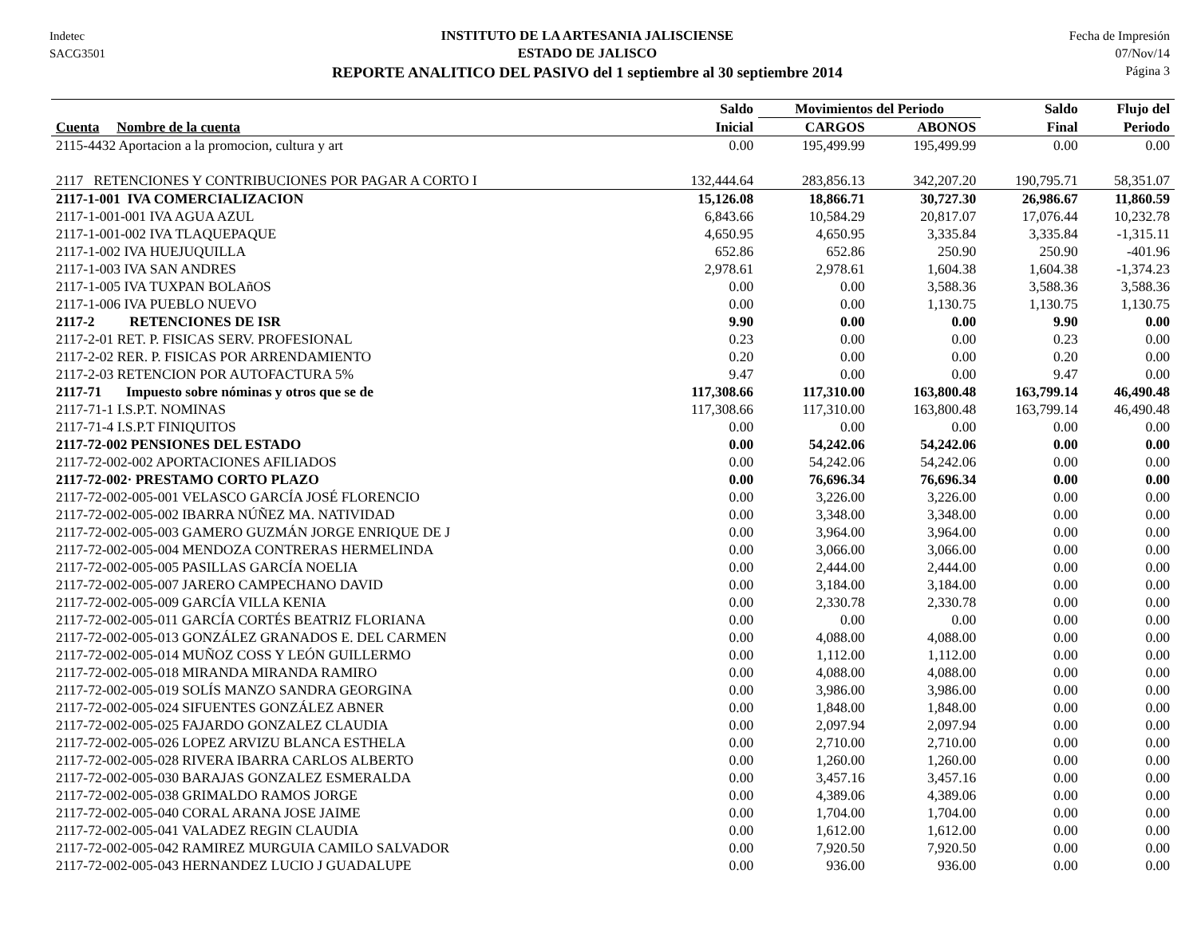Indetec
SACG3501
INSTITUTO DE LA ARTESANIA JALISCIENSE
ESTADO DE JALISCO
REPORTE ANALITICO DEL PASIVO del 1 septiembre al 30 septiembre 2014
Fecha de Impresión
07/Nov/14
Página 3
| | Saldo | Movimientos del Periodo | | Saldo | Flujo del |
| --- | --- | --- | --- | --- | --- |
| Cuenta Nombre de la cuenta | Inicial | CARGOS | ABONOS | Final | Periodo |
| 2115-4432 Aportacion a la promocion, cultura y art | 0.00 | 195,499.99 | 195,499.99 | 0.00 | 0.00 |
| 2117 RETENCIONES Y CONTRIBUCIONES POR PAGAR A CORTO I | 132,444.64 | 283,856.13 | 342,207.20 | 190,795.71 | 58,351.07 |
| 2117-1-001 IVA COMERCIALIZACION | 15,126.08 | 18,866.71 | 30,727.30 | 26,986.67 | 11,860.59 |
| 2117-1-001-001 IVA AGUA AZUL | 6,843.66 | 10,584.29 | 20,817.07 | 17,076.44 | 10,232.78 |
| 2117-1-001-002 IVA TLAQUEPAQUE | 4,650.95 | 4,650.95 | 3,335.84 | 3,335.84 | -1,315.11 |
| 2117-1-002 IVA HUEJUQUILLA | 652.86 | 652.86 | 250.90 | 250.90 | -401.96 |
| 2117-1-003 IVA SAN ANDRES | 2,978.61 | 2,978.61 | 1,604.38 | 1,604.38 | -1,374.23 |
| 2117-1-005 IVA TUXPAN BOLAñOS | 0.00 | 0.00 | 3,588.36 | 3,588.36 | 3,588.36 |
| 2117-1-006 IVA PUEBLO NUEVO | 0.00 | 0.00 | 1,130.75 | 1,130.75 | 1,130.75 |
| 2117-2 RETENCIONES DE ISR | 9.90 | 0.00 | 0.00 | 9.90 | 0.00 |
| 2117-2-01 RET. P. FISICAS SERV. PROFESIONAL | 0.23 | 0.00 | 0.00 | 0.23 | 0.00 |
| 2117-2-02 RER. P. FISICAS POR ARRENDAMIENTO | 0.20 | 0.00 | 0.00 | 0.20 | 0.00 |
| 2117-2-03 RETENCION POR AUTOFACTURA 5% | 9.47 | 0.00 | 0.00 | 9.47 | 0.00 |
| 2117-71 Impuesto sobre nóminas y otros que se de | 117,308.66 | 117,310.00 | 163,800.48 | 163,799.14 | 46,490.48 |
| 2117-71-1 I.S.P.T. NOMINAS | 117,308.66 | 117,310.00 | 163,800.48 | 163,799.14 | 46,490.48 |
| 2117-71-4 I.S.P.T FINIQUITOS | 0.00 | 0.00 | 0.00 | 0.00 | 0.00 |
| 2117-72-002 PENSIONES DEL ESTADO | 0.00 | 54,242.06 | 54,242.06 | 0.00 | 0.00 |
| 2117-72-002-002 APORTACIONES AFILIADOS | 0.00 | 54,242.06 | 54,242.06 | 0.00 | 0.00 |
| 2117-72-002· PRESTAMO CORTO PLAZO | 0.00 | 76,696.34 | 76,696.34 | 0.00 | 0.00 |
| 2117-72-002-005-001 VELASCO GARCÍA JOSÉ FLORENCIO | 0.00 | 3,226.00 | 3,226.00 | 0.00 | 0.00 |
| 2117-72-002-005-002 IBARRA NÚÑEZ MA. NATIVIDAD | 0.00 | 3,348.00 | 3,348.00 | 0.00 | 0.00 |
| 2117-72-002-005-003 GAMERO GUZMÁN JORGE ENRIQUE DE J | 0.00 | 3,964.00 | 3,964.00 | 0.00 | 0.00 |
| 2117-72-002-005-004 MENDOZA CONTRERAS HERMELINDA | 0.00 | 3,066.00 | 3,066.00 | 0.00 | 0.00 |
| 2117-72-002-005-005 PASILLAS GARCÍA NOELIA | 0.00 | 2,444.00 | 2,444.00 | 0.00 | 0.00 |
| 2117-72-002-005-007 JARERO CAMPECHANO DAVID | 0.00 | 3,184.00 | 3,184.00 | 0.00 | 0.00 |
| 2117-72-002-005-009 GARCÍA VILLA KENIA | 0.00 | 2,330.78 | 2,330.78 | 0.00 | 0.00 |
| 2117-72-002-005-011 GARCÍA CORTÉS BEATRIZ FLORIANA | 0.00 | 0.00 | 0.00 | 0.00 | 0.00 |
| 2117-72-002-005-013 GONZÁLEZ GRANADOS E. DEL CARMEN | 0.00 | 4,088.00 | 4,088.00 | 0.00 | 0.00 |
| 2117-72-002-005-014 MUÑOZ COSS Y LEÓN GUILLERMO | 0.00 | 1,112.00 | 1,112.00 | 0.00 | 0.00 |
| 2117-72-002-005-018 MIRANDA MIRANDA RAMIRO | 0.00 | 4,088.00 | 4,088.00 | 0.00 | 0.00 |
| 2117-72-002-005-019 SOLÍS MANZO SANDRA GEORGINA | 0.00 | 3,986.00 | 3,986.00 | 0.00 | 0.00 |
| 2117-72-002-005-024 SIFUENTES GONZÁLEZ ABNER | 0.00 | 1,848.00 | 1,848.00 | 0.00 | 0.00 |
| 2117-72-002-005-025 FAJARDO GONZALEZ CLAUDIA | 0.00 | 2,097.94 | 2,097.94 | 0.00 | 0.00 |
| 2117-72-002-005-026 LOPEZ ARVIZU BLANCA ESTHELA | 0.00 | 2,710.00 | 2,710.00 | 0.00 | 0.00 |
| 2117-72-002-005-028 RIVERA IBARRA CARLOS ALBERTO | 0.00 | 1,260.00 | 1,260.00 | 0.00 | 0.00 |
| 2117-72-002-005-030 BARAJAS GONZALEZ ESMERALDA | 0.00 | 3,457.16 | 3,457.16 | 0.00 | 0.00 |
| 2117-72-002-005-038 GRIMALDO RAMOS JORGE | 0.00 | 4,389.06 | 4,389.06 | 0.00 | 0.00 |
| 2117-72-002-005-040 CORAL ARANA JOSE JAIME | 0.00 | 1,704.00 | 1,704.00 | 0.00 | 0.00 |
| 2117-72-002-005-041 VALADEZ REGIN CLAUDIA | 0.00 | 1,612.00 | 1,612.00 | 0.00 | 0.00 |
| 2117-72-002-005-042 RAMIREZ MURGUIA CAMILO SALVADOR | 0.00 | 7,920.50 | 7,920.50 | 0.00 | 0.00 |
| 2117-72-002-005-043 HERNANDEZ LUCIO J GUADALUPE | 0.00 | 936.00 | 936.00 | 0.00 | 0.00 |